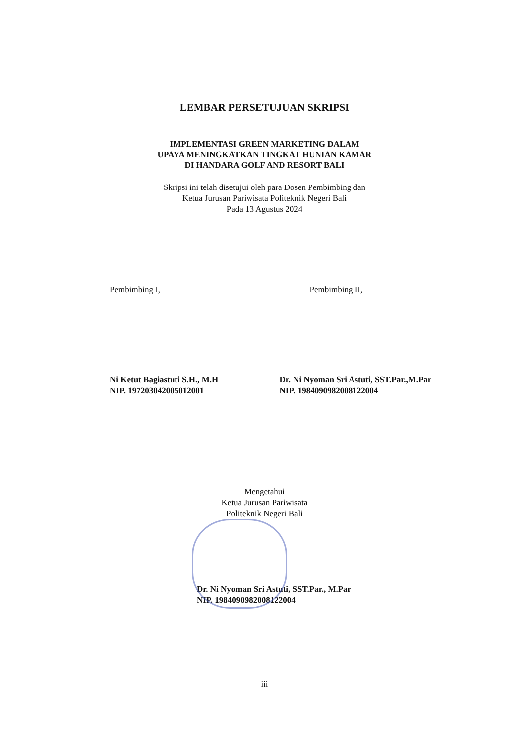LEMBAR PERSETUJUAN SKRIPSI
IMPLEMENTASI GREEN MARKETING DALAM
UPAYA MENINGKATKAN TINGKAT HUNIAN KAMAR
DI HANDARA GOLF AND RESORT BALI
Skripsi ini telah disetujui oleh para Dosen Pembimbing dan
Ketua Jurusan Pariwisata Politeknik Negeri Bali
Pada 13 Agustus 2024
Pembimbing I,
Ni Ketut Bagiastuti S.H., M.H
NIP. 197203042005012001
Pembimbing II,
Dr. Ni Nyoman Sri Astuti, SST.Par.,M.Par
NIP. 198409098200812200​4
Mengetahui
Ketua Jurusan Pariwisata
Politeknik Negeri Bali
Dr. Ni Nyoman Sri Astuti, SST.Par., M.Par
NIP. 198409098200812200​4
iii